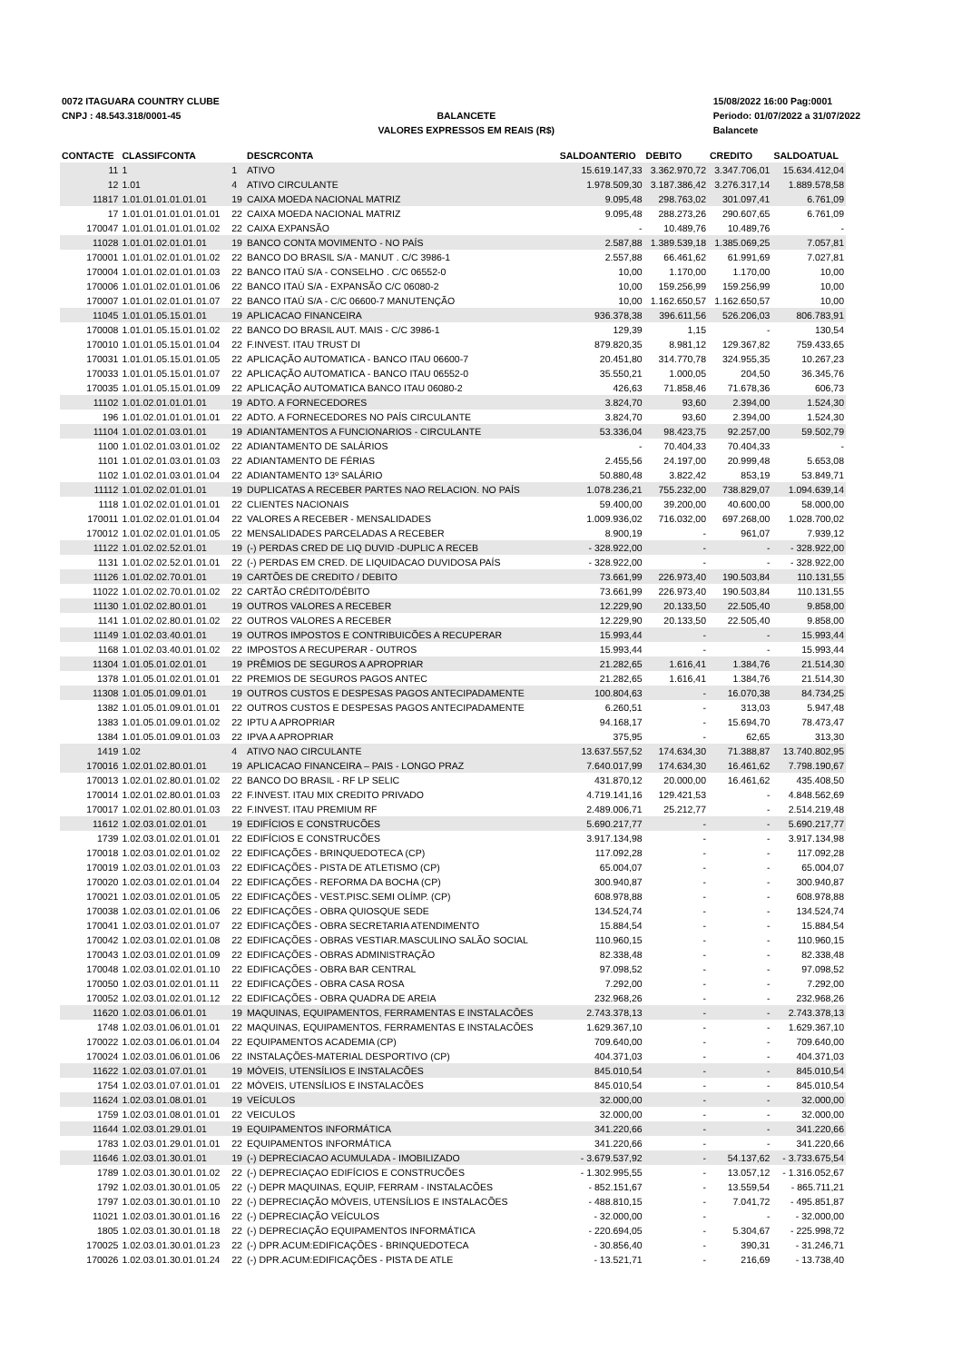0072 ITAGUARA COUNTRY CLUBE
CNPJ : 48.543.318/0001-45
BALANCETE
VALORES EXPRESSOS EM REAIS (R$)
15/08/2022 16:00 Pag:0001
Periodo: 01/07/2022 a 31/07/2022
Balancete
| CONTACTE | CLASSIFCONTA | | DESCRCONTA | SALDOANTERIO | DEBITO | CREDITO | SALDOATUAL |
| --- | --- | --- | --- | --- | --- | --- | --- |
| 11 | 1 | 1 | ATIVO | 15.619.147,33 | 3.362.970,72 | 3.347.706,01 | 15.634.412,04 |
| 12 | 1.01 | 4 | ATIVO CIRCULANTE | 1.978.509,30 | 3.187.386,42 | 3.276.317,14 | 1.889.578,58 |
| 11817 | 1.01.01.01.01.01.01 | 19 | CAIXA MOEDA NACIONAL MATRIZ | 9.095,48 | 298.763,02 | 301.097,41 | 6.761,09 |
| 17 | 1.01.01.01.01.01.01.01 | 22 | CAIXA MOEDA NACIONAL MATRIZ | 9.095,48 | 288.273,26 | 290.607,65 | 6.761,09 |
| 170047 | 1.01.01.01.01.01.01.02 | 22 | CAIXA EXPANSÃO | - | 10.489,76 | 10.489,76 | - |
| 11028 | 1.01.01.02.01.01.01 | 19 | BANCO CONTA MOVIMENTO - NO PAÍS | 2.587,88 | 1.389.539,18 | 1.385.069,25 | 7.057,81 |
| 170001 | 1.01.01.02.01.01.01.02 | 22 | BANCO DO BRASIL S/A - MANUT . C/C 3986-1 | 2.557,88 | 66.461,62 | 61.991,69 | 7.027,81 |
| 170004 | 1.01.01.02.01.01.01.03 | 22 | BANCO ITAÚ S/A - CONSELHO . C/C 06552-0 | 10,00 | 1.170,00 | 1.170,00 | 10,00 |
| 170006 | 1.01.01.02.01.01.01.06 | 22 | BANCO ITAÚ S/A - EXPANSÃO C/C 06080-2 | 10,00 | 159.256,99 | 159.256,99 | 10,00 |
| 170007 | 1.01.01.02.01.01.01.07 | 22 | BANCO ITAÚ S/A - C/C 06600-7 MANUTENÇÃO | 10,00 | 1.162.650,57 | 1.162.650,57 | 10,00 |
| 11045 | 1.01.01.05.15.01.01 | 19 | APLICACAO FINANCEIRA | 936.378,38 | 396.611,56 | 526.206,03 | 806.783,91 |
| 170008 | 1.01.01.05.15.01.01.02 | 22 | BANCO DO BRASIL AUT. MAIS - C/C 3986-1 | 129,39 | 1,15 | - | 130,54 |
| 170010 | 1.01.01.05.15.01.01.04 | 22 | F.INVEST. ITAU TRUST DI | 879.820,35 | 8.981,12 | 129.367,82 | 759.433,65 |
| 170031 | 1.01.01.05.15.01.01.05 | 22 | APLICAÇÃO AUTOMATICA - BANCO ITAU 06600-7 | 20.451,80 | 314.770,78 | 324.955,35 | 10.267,23 |
| 170033 | 1.01.01.05.15.01.01.07 | 22 | APLICAÇÃO AUTOMATICA - BANCO ITAU 06552-0 | 35.550,21 | 1.000,05 | 204,50 | 36.345,76 |
| 170035 | 1.01.01.05.15.01.01.09 | 22 | APLICAÇÃO AUTOMATICA BANCO ITAU 06080-2 | 426,63 | 71.858,46 | 71.678,36 | 606,73 |
| 11102 | 1.01.02.01.01.01.01 | 19 | ADTO. A FORNECEDORES | 3.824,70 | 93,60 | 2.394,00 | 1.524,30 |
| 196 | 1.01.02.01.01.01.01.01 | 22 | ADTO. A FORNECEDORES NO PAÍS CIRCULANTE | 3.824,70 | 93,60 | 2.394,00 | 1.524,30 |
| 11104 | 1.01.02.01.03.01.01 | 19 | ADIANTAMENTOS A FUNCIONARIOS - CIRCULANTE | 53.336,04 | 98.423,75 | 92.257,00 | 59.502,79 |
| 1100 | 1.01.02.01.03.01.01.02 | 22 | ADIANTAMENTO DE SALÁRIOS | - | 70.404,33 | 70.404,33 | - |
| 1101 | 1.01.02.01.03.01.01.03 | 22 | ADIANTAMENTO DE FÉRIAS | 2.455,56 | 24.197,00 | 20.999,48 | 5.653,08 |
| 1102 | 1.01.02.01.03.01.01.04 | 22 | ADIANTAMENTO 13º SALÁRIO | 50.880,48 | 3.822,42 | 853,19 | 53.849,71 |
| 11112 | 1.01.02.02.01.01.01 | 19 | DUPLICATAS A RECEBER PARTES NAO RELACION. NO PAÍS | 1.078.236,21 | 755.232,00 | 738.829,07 | 1.094.639,14 |
| 1118 | 1.01.02.02.01.01.01.01 | 22 | CLIENTES NACIONAIS | 59.400,00 | 39.200,00 | 40.600,00 | 58.000,00 |
| 170011 | 1.01.02.02.01.01.01.04 | 22 | VALORES A RECEBER - MENSALIDADES | 1.009.936,02 | 716.032,00 | 697.268,00 | 1.028.700,02 |
| 170012 | 1.01.02.02.01.01.01.05 | 22 | MENSALIDADES PARCELADAS A RECEBER | 8.900,19 | - | 961,07 | 7.939,12 |
| 11122 | 1.01.02.02.52.01.01 | 19 | (-) PERDAS CRED DE LIQ DUVID -DUPLIC A RECEB | - 328.922,00 | - | - | - 328.922,00 |
| 1131 | 1.01.02.02.52.01.01.01 | 22 | (-) PERDAS EM CRED. DE LIQUIDACAO DUVIDOSA PAÍS | - 328.922,00 | - | - | - 328.922,00 |
| 11126 | 1.01.02.02.70.01.01 | 19 | CARTÕES DE CREDITO / DEBITO | 73.661,99 | 226.973,40 | 190.503,84 | 110.131,55 |
| 11022 | 1.01.02.02.70.01.01.02 | 22 | CARTÃO CRÉDITO/DÉBITO | 73.661,99 | 226.973,40 | 190.503,84 | 110.131,55 |
| 11130 | 1.01.02.02.80.01.01 | 19 | OUTROS VALORES A RECEBER | 12.229,90 | 20.133,50 | 22.505,40 | 9.858,00 |
| 1141 | 1.01.02.02.80.01.01.02 | 22 | OUTROS VALORES A RECEBER | 12.229,90 | 20.133,50 | 22.505,40 | 9.858,00 |
| 11149 | 1.01.02.03.40.01.01 | 19 | OUTROS IMPOSTOS E CONTRIBUICÕES A RECUPERAR | 15.993,44 | - | - | 15.993,44 |
| 1168 | 1.01.02.03.40.01.01.02 | 22 | IMPOSTOS A RECUPERAR - OUTROS | 15.993,44 | - | - | 15.993,44 |
| 11304 | 1.01.05.01.02.01.01 | 19 | PRÊMIOS DE SEGUROS A APROPRIAR | 21.282,65 | 1.616,41 | 1.384,76 | 21.514,30 |
| 1378 | 1.01.05.01.02.01.01.01 | 22 | PREMIOS DE SEGUROS PAGOS ANTEC | 21.282,65 | 1.616,41 | 1.384,76 | 21.514,30 |
| 11308 | 1.01.05.01.09.01.01 | 19 | OUTROS CUSTOS E DESPESAS PAGOS ANTECIPADAMENTE | 100.804,63 | - | 16.070,38 | 84.734,25 |
| 1382 | 1.01.05.01.09.01.01.01 | 22 | OUTROS CUSTOS E DESPESAS PAGOS ANTECIPADAMENTE | 6.260,51 | - | 313,03 | 5.947,48 |
| 1383 | 1.01.05.01.09.01.01.02 | 22 | IPTU A APROPRIAR | 94.168,17 | - | 15.694,70 | 78.473,47 |
| 1384 | 1.01.05.01.09.01.01.03 | 22 | IPVA A APROPRIAR | 375,95 | - | 62,65 | 313,30 |
| 1419 | 1.02 | 4 | ATIVO NAO CIRCULANTE | 13.637.557,52 | 174.634,30 | 71.388,87 | 13.740.802,95 |
| 170016 | 1.02.01.02.80.01.01 | 19 | APLICACAO FINANCEIRA – PAIS - LONGO PRAZ | 7.640.017,99 | 174.634,30 | 16.461,62 | 7.798.190,67 |
| 170013 | 1.02.01.02.80.01.01.02 | 22 | BANCO DO BRASIL - RF LP SELIC | 431.870,12 | 20.000,00 | 16.461,62 | 435.408,50 |
| 170014 | 1.02.01.02.80.01.01.03 | 22 | F.INVEST. ITAU MIX CREDITO PRIVADO | 4.719.141,16 | 129.421,53 | - | 4.848.562,69 |
| 170017 | 1.02.01.02.80.01.01.03 | 22 | F.INVEST. ITAU PREMIUM RF | 2.489.006,71 | 25.212,77 | - | 2.514.219,48 |
| 11612 | 1.02.03.01.02.01.01 | 19 | EDIFÍCIOS E CONSTRUCÕES | 5.690.217,77 | - | - | 5.690.217,77 |
| 1739 | 1.02.03.01.02.01.01.01 | 22 | EDIFÍCIOS E CONSTRUCÕES | 3.917.134,98 | - | - | 3.917.134,98 |
| 170018 | 1.02.03.01.02.01.01.02 | 22 | EDIFICAÇÕES - BRINQUEDOTECA (CP) | 117.092,28 | - | - | 117.092,28 |
| 170019 | 1.02.03.01.02.01.01.03 | 22 | EDIFICAÇÕES - PISTA DE ATLETISMO (CP) | 65.004,07 | - | - | 65.004,07 |
| 170020 | 1.02.03.01.02.01.01.04 | 22 | EDIFICAÇÕES - REFORMA DA BOCHA (CP) | 300.940,87 | - | - | 300.940,87 |
| 170021 | 1.02.03.01.02.01.01.05 | 22 | EDIFICAÇÕES - VEST.PISC.SEMI OLÍMP. (CP) | 608.978,88 | - | - | 608.978,88 |
| 170038 | 1.02.03.01.02.01.01.06 | 22 | EDIFICAÇÕES - OBRA QUIOSQUE SEDE | 134.524,74 | - | - | 134.524,74 |
| 170041 | 1.02.03.01.02.01.01.07 | 22 | EDIFICAÇÕES - OBRA SECRETARIA ATENDIMENTO | 15.884,54 | - | - | 15.884,54 |
| 170042 | 1.02.03.01.02.01.01.08 | 22 | EDIFICAÇÕES - OBRAS VESTIAR.MASCULINO SALÃO SOCIAL | 110.960,15 | - | - | 110.960,15 |
| 170043 | 1.02.03.01.02.01.01.09 | 22 | EDIFICAÇÕES - OBRAS ADMINISTRAÇÃO | 82.338,48 | - | - | 82.338,48 |
| 170048 | 1.02.03.01.02.01.01.10 | 22 | EDIFICAÇÕES - OBRA BAR CENTRAL | 97.098,52 | - | - | 97.098,52 |
| 170050 | 1.02.03.01.02.01.01.11 | 22 | EDIFICAÇÕES - OBRA CASA ROSA | 7.292,00 | - | - | 7.292,00 |
| 170052 | 1.02.03.01.02.01.01.12 | 22 | EDIFICAÇÕES - OBRA QUADRA DE AREIA | 232.968,26 | - | - | 232.968,26 |
| 11620 | 1.02.03.01.06.01.01 | 19 | MAQUINAS, EQUIPAMENTOS, FERRAMENTAS E INSTALACÕES | 2.743.378,13 | - | - | 2.743.378,13 |
| 1748 | 1.02.03.01.06.01.01.01 | 22 | MAQUINAS, EQUIPAMENTOS, FERRAMENTAS E INSTALACÕES | 1.629.367,10 | - | - | 1.629.367,10 |
| 170022 | 1.02.03.01.06.01.01.04 | 22 | EQUIPAMENTOS ACADEMIA (CP) | 709.640,00 | - | - | 709.640,00 |
| 170024 | 1.02.03.01.06.01.01.06 | 22 | INSTALAÇÕES-MATERIAL DESPORTIVO (CP) | 404.371,03 | - | - | 404.371,03 |
| 11622 | 1.02.03.01.07.01.01 | 19 | MÓVEIS, UTENSÍLIOS E INSTALACÕES | 845.010,54 | - | - | 845.010,54 |
| 1754 | 1.02.03.01.07.01.01.01 | 22 | MÓVEIS, UTENSÍLIOS E INSTALACÕES | 845.010,54 | - | - | 845.010,54 |
| 11624 | 1.02.03.01.08.01.01 | 19 | VEÍCULOS | 32.000,00 | - | - | 32.000,00 |
| 1759 | 1.02.03.01.08.01.01.01 | 22 | VEICULOS | 32.000,00 | - | - | 32.000,00 |
| 11644 | 1.02.03.01.29.01.01 | 19 | EQUIPAMENTOS INFORMÁTICA | 341.220,66 | - | - | 341.220,66 |
| 1783 | 1.02.03.01.29.01.01.01 | 22 | EQUIPAMENTOS INFORMÁTICA | 341.220,66 | - | - | 341.220,66 |
| 11646 | 1.02.03.01.30.01.01 | 19 | (-) DEPRECIACAO ACUMULADA - IMOBILIZADO | - 3.679.537,92 | - | 54.137,62 | - 3.733.675,54 |
| 1789 | 1.02.03.01.30.01.01.02 | 22 | (-) DEPRECIAÇAO EDIFÍCIOS E CONSTRUCÕES | - 1.302.995,55 | - | 13.057,12 | - 1.316.052,67 |
| 1792 | 1.02.03.01.30.01.01.05 | 22 | (-) DEPR MAQUINAS, EQUIP, FERRAM - INSTALACÕES | - 852.151,67 | - | 13.559,54 | - 865.711,21 |
| 1797 | 1.02.03.01.30.01.01.10 | 22 | (-) DEPRECIAÇÃO MÓVEIS, UTENSÍLIOS E INSTALACÕES | - 488.810,15 | - | 7.041,72 | - 495.851,87 |
| 11021 | 1.02.03.01.30.01.01.16 | 22 | (-) DEPRECIAÇÃO VEÍCULOS | - 32.000,00 | - | - | - 32.000,00 |
| 1805 | 1.02.03.01.30.01.01.18 | 22 | (-) DEPRECIAÇÃO EQUIPAMENTOS INFORMÁTICA | - 220.694,05 | - | 5.304,67 | - 225.998,72 |
| 170025 | 1.02.03.01.30.01.01.23 | 22 | (-) DPR.ACUM:EDIFICAÇÕES - BRINQUEDOTECA | - 30.856,40 | - | 390,31 | - 31.246,71 |
| 170026 | 1.02.03.01.30.01.01.24 | 22 | (-) DPR.ACUM:EDIFICAÇÕES - PISTA DE ATLE | - 13.521,71 | - | 216,69 | - 13.738,40 |